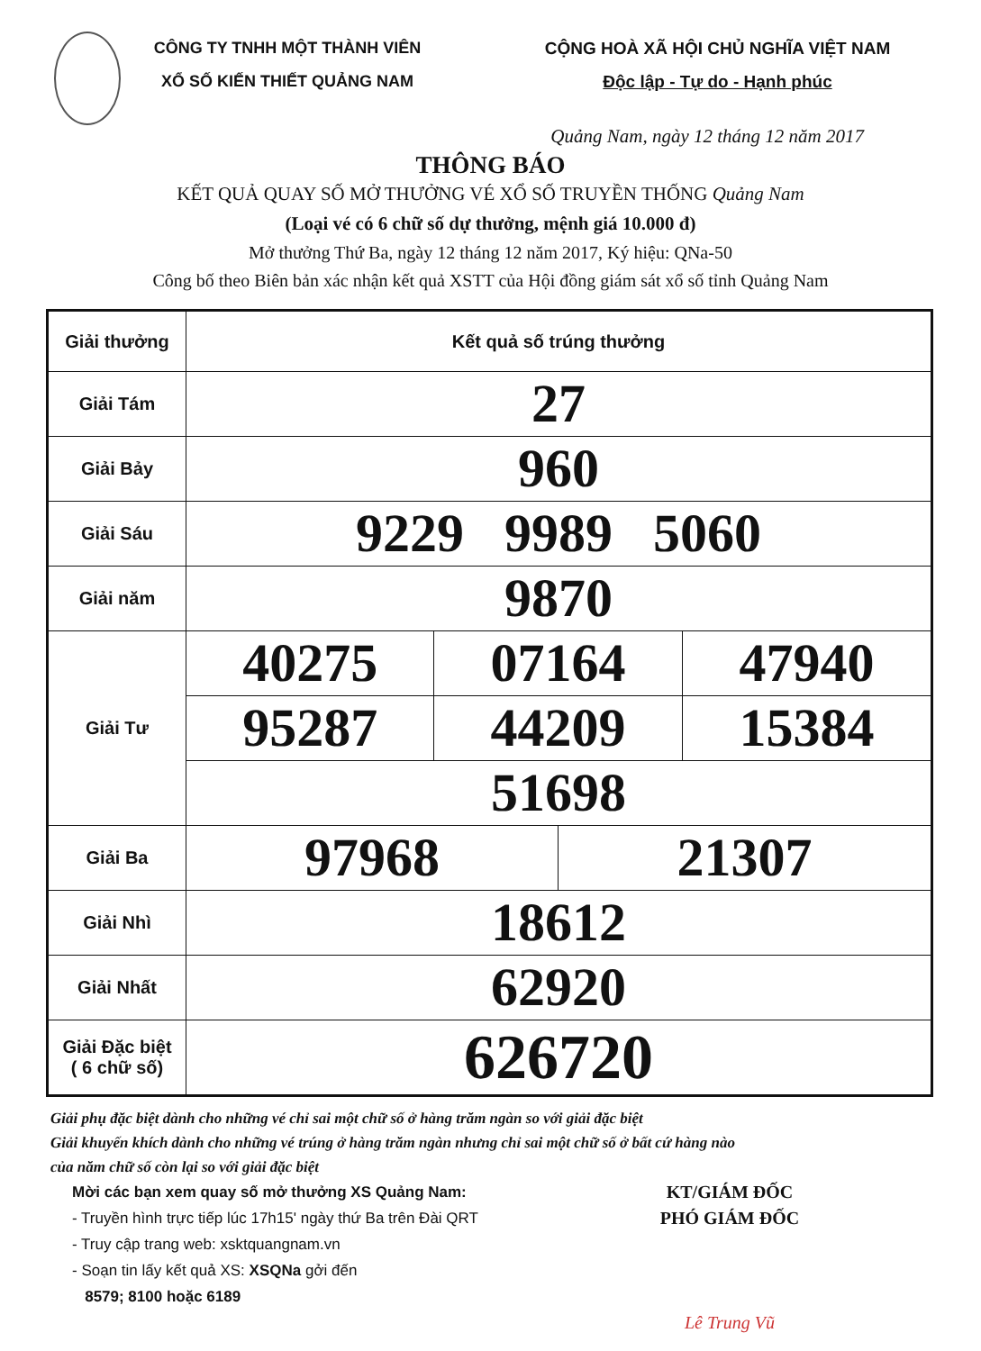CÔNG TY TNHH MỘT THÀNH VIÊN
XỔ SỐ KIẾN THIẾT QUẢNG NAM
CỘNG HOÀ XÃ HỘI CHỦ NGHĨA VIỆT NAM
Độc lập - Tự do - Hạnh phúc
Quảng Nam, ngày 12 tháng 12 năm 2017
THÔNG BÁO
KẾT QUẢ QUAY SỐ MỞ THƯỞNG VÉ XỔ SỐ TRUYỀN THỐNG Quảng Nam
(Loại vé có 6 chữ số dự thưởng, mệnh giá 10.000 đ)
Mở thưởng Thứ Ba, ngày 12 tháng 12 năm 2017, Ký hiệu: QNa-50
Công bố theo Biên bản xác nhận kết quả XSTT của Hội đồng giám sát xổ số tỉnh Quảng Nam
| Giải thưởng | Kết quả số trúng thưởng | | | |
| Giải Tám | 27 | | | |
| Giải Bảy | 960 | | | |
| Giải Sáu | 9229 9989 5060 | | | |
| Giải năm | 9870 | | | |
| Giải Tư | 40275 | 07164 | | 47940 |
| | 95287 | 44209 | | 15384 |
| | 51698 | | | |
| Giải Ba | 97968 | | 21307 | |
| Giải Nhì | 18612 | | | |
| Giải Nhất | 62920 | | | |
| Giải Đặc biệt ( 6 chữ số) | 626720 | | | |
Giải phụ đặc biệt dành cho những vé chỉ sai một chữ số ở hàng trăm ngàn so với giải đặc biệt
Giải khuyến khích dành cho những vé trúng ở hàng trăm ngàn nhưng chỉ sai một chữ số ở bất cứ hàng nào
của năm chữ số còn lại so với giải đặc biệt
Mời các bạn xem quay số mở thưởng XS Quảng Nam:
- Truyền hình trực tiếp lúc 17h15' ngày thứ Ba trên Đài QRT
- Truy cập trang web: xsktquangnam.vn
- Soạn tin lấy kết quả XS: XSQNa gởi đến
8579; 8100 hoặc 6189
KT/GIÁM ĐỐC
PHÓ GIÁM ĐỐC
Lê Trung Vũ